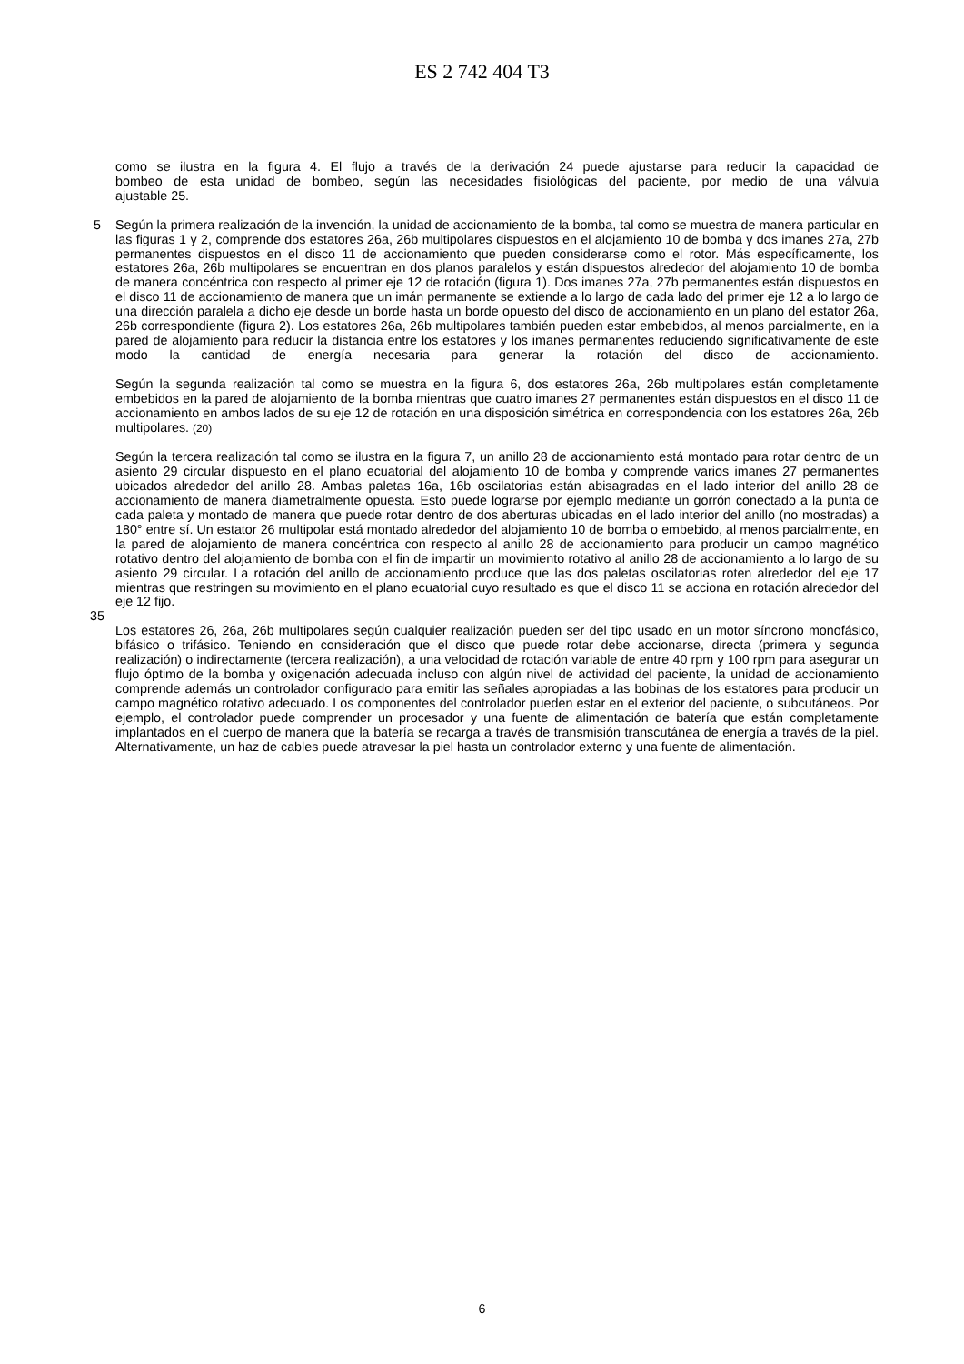ES 2 742 404 T3
como se ilustra en la figura 4. El flujo a través de la derivación 24 puede ajustarse para reducir la capacidad de
bombeo de esta unidad de bombeo, según las necesidades fisiológicas del paciente, por medio de una válvula
ajustable 25.
5 Según la primera realización de la invención, la unidad de accionamiento de la bomba, tal como se muestra de manera particular en las figuras 1 y 2, comprende dos estatores 26a, 26b multipolares dispuestos en el alojamiento 10 de bomba y dos imanes 27a, 27b permanentes dispuestos en el disco 11 de accionamiento que pueden considerarse como el rotor. Más específicamente, los estatores 26a, 26b multipolares se encuentran en dos planos paralelos y están dispuestos alrededor del alojamiento 10 de bomba de manera concéntrica con respecto al primer eje 12 de rotación (figura 1). Dos imanes 27a, 27b permanentes están dispuestos en el disco 11 de accionamiento de manera que un imán permanente se extiende a lo largo de cada lado del primer eje 12 a lo largo de una dirección paralela a dicho eje desde un borde hasta un borde opuesto del disco de accionamiento en un plano del estator 26a, 26b correspondiente (figura 2). Los estatores 26a, 26b multipolares también pueden estar embebidos, al menos parcialmente, en la pared de alojamiento para reducir la distancia entre los estatores y los imanes permanentes reduciendo significativamente de este modo la cantidad de energía necesaria para generar la rotación del disco de accionamiento.
Según la segunda realización tal como se muestra en la figura 6, dos estatores 26a, 26b multipolares están completamente embebidos en la pared de alojamiento de la bomba mientras que cuatro imanes 27 permanentes están dispuestos en el disco 11 de accionamiento en ambos lados de su eje 12 de rotación en una disposición simétrica en correspondencia con los estatores 26a, 26b multipolares. (20)
Según la tercera realización tal como se ilustra en la figura 7, un anillo 28 de accionamiento está montado para rotar dentro de un asiento 29 circular dispuesto en el plano ecuatorial del alojamiento 10 de bomba y comprende varios imanes 27 permanentes ubicados alrededor del anillo 28. Ambas paletas 16a, 16b oscilatorias están abisagradas en el lado interior del anillo 28 de accionamiento de manera diametralmente opuesta. Esto puede lograrse por ejemplo mediante un gorrón conectado a la punta de cada paleta y montado de manera que puede rotar dentro de dos aberturas ubicadas en el lado interior del anillo (no mostradas) a 180° entre sí. Un estator 26 multipolar está montado alrededor del alojamiento 10 de bomba o embebido, al menos parcialmente, en la pared de alojamiento de manera concéntrica con respecto al anillo 28 de accionamiento para producir un campo magnético rotativo dentro del alojamiento de bomba con el fin de impartir un movimiento rotativo al anillo 28 de accionamiento a lo largo de su asiento 29 circular. La rotación del anillo de accionamiento produce que las dos paletas oscilatorias roten alrededor del eje 17 mientras que restringen su movimiento en el plano ecuatorial cuyo resultado es que el disco 11 se acciona en rotación alrededor del eje 12 fijo.
35
Los estatores 26, 26a, 26b multipolares según cualquier realización pueden ser del tipo usado en un motor síncrono monofásico, bifásico o trifásico. Teniendo en consideración que el disco que puede rotar debe accionarse, directa (primera y segunda realización) o indirectamente (tercera realización), a una velocidad de rotación variable de entre 40 rpm y 100 rpm para asegurar un flujo óptimo de la bomba y oxigenación adecuada incluso con algún nivel de actividad del paciente, la unidad de accionamiento comprende además un controlador configurado para emitir las señales apropiadas a las bobinas de los estatores para producir un campo magnético rotativo adecuado. Los componentes del controlador pueden estar en el exterior del paciente, o subcutáneos. Por ejemplo, el controlador puede comprender un procesador y una fuente de alimentación de batería que están completamente implantados en el cuerpo de manera que la batería se recarga a través de transmisión transcutánea de energía a través de la piel. Alternativamente, un haz de cables puede atravesar la piel hasta un controlador externo y una fuente de alimentación.
6